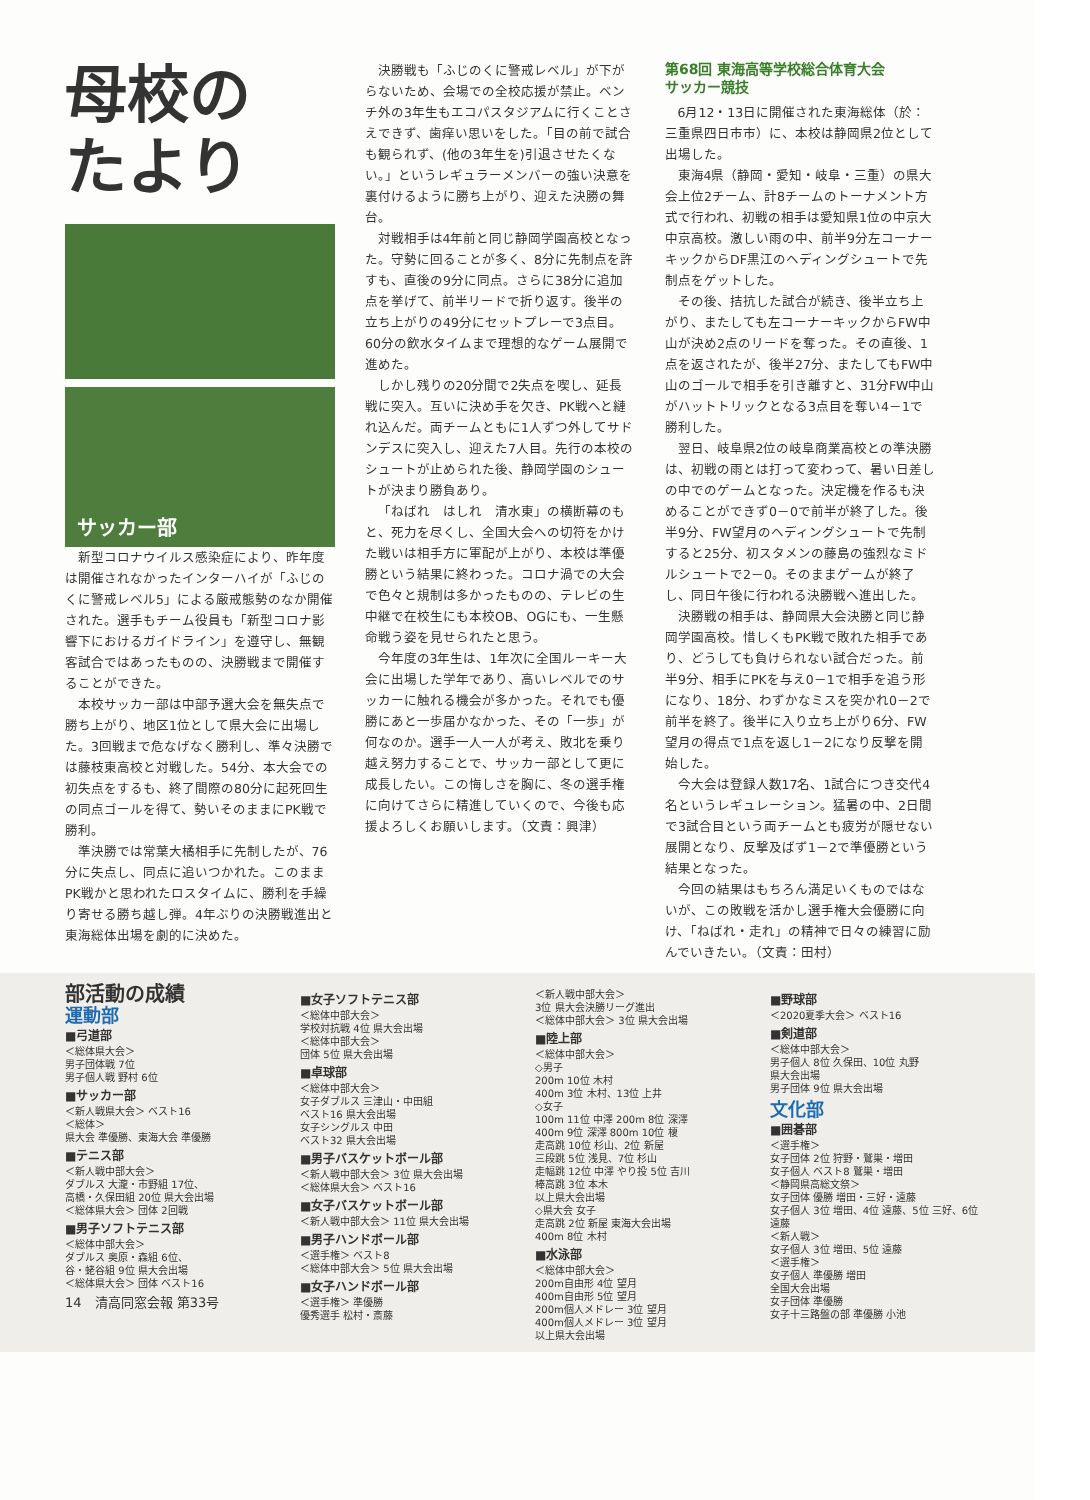母校の
たより
サッカー部
新型コロナウイルス感染症により、昨年度は開催されなかったインターハイが「ふじのくに警戒レベル5」による厳戒態勢のなか開催された。選手もチーム役員も「新型コロナ影響下におけるガイドライン」を遵守し、無観客試合ではあったものの、決勝戦まで開催することができた。
本校サッカー部は中部予選大会を無失点で勝ち上がり、地区1位として県大会に出場した。3回戦まで危なげなく勝利し、準々決勝では藤枝東高校と対戦した。54分、本大会での初失点をするも、終了間際の80分に起死回生の同点ゴールを得て、勢いそのままにPK戦で勝利。
準決勝では常葉大橘相手に先制したが、76分に失点し、同点に追いつかれた。このままPK戦かと思われたロスタイムに、勝利を手繰り寄せる勝ち越し弾。4年ぶりの決勝戦進出と東海総体出場を劇的に決めた。
決勝戦も「ふじのくに警戒レベル」が下がらないため、会場での全校応援が禁止。ベンチ外の3年生もエコパスタジアムに行くことさえできず、歯痒い思いをした。「目の前で試合も観られず、(他の3年生を)引退させたくない。」というレギュラーメンバーの強い決意を裏付けるように勝ち上がり、迎えた決勝の舞台。
対戦相手は4年前と同じ静岡学園高校となった。守勢に回ることが多く、8分に先制点を許すも、直後の9分に同点。さらに38分に追加点を挙げて、前半リードで折り返す。後半の立ち上がりの49分にセットプレーで3点目。60分の飲水タイムまで理想的なゲーム展開で進めた。
しかし残りの20分間で2失点を喫し、延長戦に突入。互いに決め手を欠き、PK戦へと縺れ込んだ。両チームともに1人ずつ外してサドンデスに突入し、迎えた7人目。先行の本校のシュートが止められた後、静岡学園のシュートが決まり勝負あり。
「ねばれ　はしれ　清水東」の横断幕のもと、死力を尽くし、全国大会への切符をかけた戦いは相手方に軍配が上がり、本校は準優勝という結果に終わった。コロナ渦での大会で色々と規制は多かったものの、テレビの生中継で在校生にも本校OB、OGにも、一生懸命戦う姿を見せられたと思う。
今年度の3年生は、1年次に全国ルーキー大会に出場した学年であり、高いレベルでのサッカーに触れる機会が多かった。それでも優勝にあと一歩届かなかった、その「一歩」が何なのか。選手一人一人が考え、敗北を乗り越え努力することで、サッカー部として更に成長したい。この悔しさを胸に、冬の選手権に向けてさらに精進していくので、今後も応援よろしくお願いします。（文責：興津）
第68回 東海高等学校総合体育大会
サッカー競技
6月12・13日に開催された東海総体（於：三重県四日市市）に、本校は静岡県2位として出場した。
東海4県（静岡・愛知・岐阜・三重）の県大会上位2チーム、計8チームのトーナメント方式で行われ、初戦の相手は愛知県1位の中京大中京高校。激しい雨の中、前半9分左コーナーキックからDF黒江のヘディングシュートで先制点をゲットした。
その後、拮抗した試合が続き、後半立ち上がり、またしても左コーナーキックからFW中山が決め2点のリードを奪った。その直後、1点を返されたが、後半27分、またしてもFW中山のゴールで相手を引き離すと、31分FW中山がハットトリックとなる3点目を奪い4－1で勝利した。
翌日、岐阜県2位の岐阜商業高校との準決勝は、初戦の雨とは打って変わって、暑い日差しの中でのゲームとなった。決定機を作るも決めることができず0－0で前半が終了した。後半9分、FW望月のヘディングシュートで先制すると25分、初スタメンの藤島の強烈なミドルシュートで2－0。そのままゲームが終了し、同日午後に行われる決勝戦へ進出した。
決勝戦の相手は、静岡県大会決勝と同じ静岡学園高校。惜しくもPK戦で敗れた相手であり、どうしても負けられない試合だった。前半9分、相手にPKを与え0－1で相手を追う形になり、18分、わずかなミスを突かれ0－2で前半を終了。後半に入り立ち上がり6分、FW望月の得点で1点を返し1－2になり反撃を開始した。
今大会は登録人数17名、1試合につき交代4名というレギュレーション。猛暑の中、2日間で3試合目という両チームとも疲労が隠せない展開となり、反撃及ばず1－2で準優勝という結果となった。
今回の結果はもちろん満足いくものではないが、この敗戦を活かし選手権大会優勝に向け、「ねばれ・走れ」の精神で日々の練習に励んでいきたい。（文責：田村）
部活動の成績
運動部
■弓道部
＜総体県大会＞
男子団体戦 7位
男子個人戦 野村 6位
■サッカー部
＜新人戦県大会＞ ベスト16
＜総体＞
県大会 準優勝、東海大会 準優勝
■テニス部
＜新人戦中部大会＞
ダブルス 大瀧・市野組 17位、
高橋・久保田組 20位 県大会出場
＜総体県大会＞ 団体 2回戦
■男子ソフトテニス部
＜総体中部大会＞
ダブルス 奥原・森組 6位、
谷・蛯谷組 9位 県大会出場
＜総体県大会＞ 団体 ベスト16
14　清高同窓会報 第33号
■女子ソフトテニス部
＜総体中部大会＞
学校対抗戦 4位 県大会出場
＜総体中部大会＞
団体 5位 県大会出場
■卓球部
＜総体中部大会＞
女子ダブルス 三津山・中田組
ベスト16 県大会出場
女子シングルス 中田
ベスト32 県大会出場
■男子バスケットボール部
＜新人戦中部大会＞ 3位 県大会出場
＜総体県大会＞ ベスト16
■女子バスケットボール部
＜新人戦中部大会＞ 11位 県大会出場
■男子ハンドボール部
＜選手権＞ ベスト8
＜総体中部大会＞ 5位 県大会出場
■女子ハンドボール部
＜選手権＞ 準優勝
優秀選手 松村・斎藤
＜新人戦中部大会＞
3位 県大会決勝リーグ進出
＜総体中部大会＞ 3位 県大会出場
■陸上部
＜総体中部大会＞
◇男子
200m 10位 木村
400m 3位 木村、13位 上井
◇女子
100m 11位 中澤 200m 8位 深澤
400m 9位 深澤 800m 10位 榎
走高跳 10位 杉山、2位 新屋
三段跳 5位 浅見、7位 杉山
走幅跳 12位 中澤 やり投 5位 吉川
棒高跳 3位 本木
以上県大会出場
◇県大会 女子
走高跳 2位 新屋 東海大会出場
400m 8位 木村
■水泳部
＜総体中部大会＞
200m自由形 4位 望月
400m自由形 5位 望月
200m個人メドレー 3位 望月
400m個人メドレー 3位 望月
以上県大会出場
■野球部
＜2020夏季大会＞ ベスト16
■剣道部
＜総体中部大会＞
男子個人 8位 久保田、10位 丸野
県大会出場
男子団体 9位 県大会出場
文化部
■囲碁部
＜選手権＞
女子団体 2位 狩野・鷲巣・増田
女子個人 ベスト8 鷲巣・増田
＜静岡県高総文祭＞
女子団体 優勝 増田・三好・遠藤
女子個人 3位 増田、4位 遠藤、5位 三好、6位 遠藤
＜新人戦＞
女子個人 3位 増田、5位 遠藤
＜選手権＞
女子個人 準優勝 増田
全国大会出場
女子団体 準優勝
女子十三路盤の部 準優勝 小池